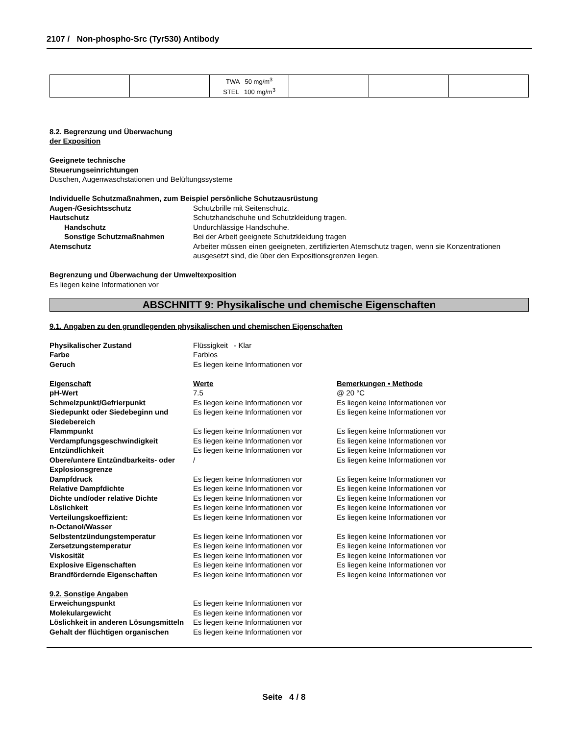2107 / Non-phospho-Src (Tyr530) Antibody
| | | TWA 50 mg/m<sup>3</sup> STEL 100 mg/m<sup>3</sup> | | | |
8.2. Begrenzung und Überwachung
der Exposition
Geeignete technische
Steuerungseinrichtungen
Duschen, Augenwaschstationen und Belüftungssysteme
Individuelle Schutzmaßnahmen, zum Beispiel persönliche Schutzausrüstung
Augen-/Gesichtsschutz Schutzbrille mit Seitenschutz.
Hautschutz Schutzhandschuhe und Schutzkleidung tragen.
Handschutz Undurchlässige Handschuhe.
Sonstige Schutzmaßnahmen Bei der Arbeit geeignete Schutzkleidung tragen
Atemschutz Arbeiter müssen einen geeigneten, zertifizierten Atemschutz tragen, wenn sie Konzentrationen ausgesetzt sind, die über den Expositionsgrenzen liegen.
Begrenzung und Überwachung der Umweltexposition
Es liegen keine Informationen vor
ABSCHNITT 9: Physikalische und chemische Eigenschaften
9.1. Angaben zu den grundlegenden physikalischen und chemischen Eigenschaften
Physikalischer Zustand Flüssigkeit - Klar
Farbe Farblos
Geruch Es liegen keine Informationen vor
Eigenschaft Werte Bemerkungen • Methode
pH-Wert 7.5 @ 20 °C
Schmelzpunkt/Gefrierpunkt Es liegen keine Informationen vor
Es liegen keine Informationen vor
Siedepunkt oder Siedebeginn und Siedebereich
Es liegen keine Informationen vor
Es liegen keine Informationen vor
Flammpunkt Es liegen keine Informationen vor
Es liegen keine Informationen vor
Verdampfungsgeschwindigkeit Es liegen keine Informationen vor
Es liegen keine Informationen vor
Entzündlichkeit Es liegen keine Informationen vor
Es liegen keine Informationen vor
Obere/untere Entzündbarkeits- oder Explosionsgrenze
/ Es liegen keine Informationen vor
Dampfdruck Es liegen keine Informationen vor
Es liegen keine Informationen vor
Relative Dampfdichte Es liegen keine Informationen vor
Es liegen keine Informationen vor
Dichte und/oder relative Dichte Es liegen keine Informationen vor
Es liegen keine Informationen vor
Löslichkeit Es liegen keine Informationen vor
Es liegen keine Informationen vor
Verteilungskoeffizient:
n-Octanol/Wasser
Es liegen keine Informationen vor
Es liegen keine Informationen vor
Selbstentzündungstemperatur Es liegen keine Informationen vor
Es liegen keine Informationen vor
Zersetzungstemperatur Es liegen keine Informationen vor
Es liegen keine Informationen vor
Viskosität Es liegen keine Informationen vor
Es liegen keine Informationen vor
Explosive Eigenschaften Es liegen keine Informationen vor
Es liegen keine Informationen vor
Brandfördernde Eigenschaften Es liegen keine Informationen vor
Es liegen keine Informationen vor
9.2. Sonstige Angaben
Erweichungspunkt Es liegen keine Informationen vor
Molekulargewicht Es liegen keine Informationen vor
Löslichkeit in anderen Lösungsmitteln
Es liegen keine Informationen vor
Gehalt der flüchtigen organischen
Es liegen keine Informationen vor
Seite 4 / 8